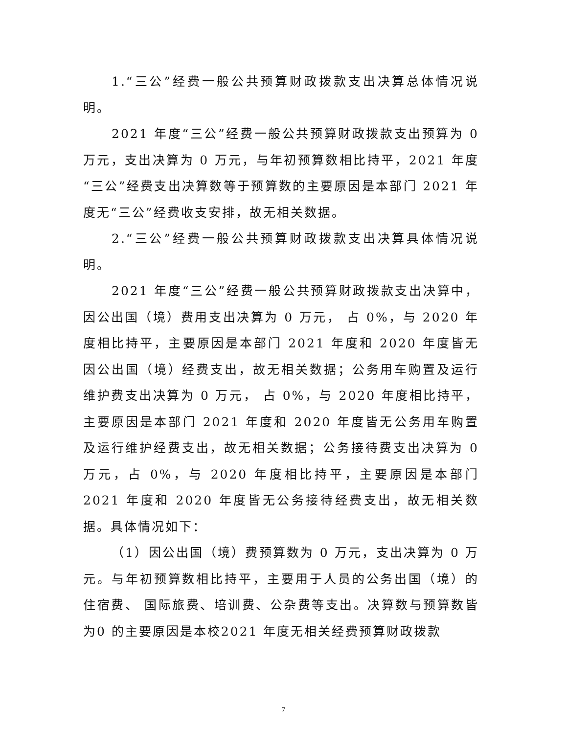1.“三公”经费一般公共预算财政拨款支出决算总体情况说明。
2021 年度“三公”经费一般公共预算财政拨款支出预算为 0 万元，支出决算为 0 万元，与年初预算数相比持平，2021 年度“三公”经费支出决算数等于预算数的主要原因是本部门 2021 年度无“三公”经费收支安排，故无相关数据。
2.“三公”经费一般公共预算财政拨款支出决算具体情况说明。
2021 年度“三公”经费一般公共预算财政拨款支出决算中，因公出国（境）费用支出决算为 0 万元， 占 0%，与 2020 年度相比持平，主要原因是本部门 2021 年度和 2020 年度皆无因公出国（境）经费支出，故无相关数据；公务用车购置及运行维护费支出决算为 0 万元， 占 0%，与 2020 年度相比持平，主要原因是本部门 2021 年度和 2020 年度皆无公务用车购置及运行维护经费支出，故无相关数据；公务接待费支出决算为 0 万元，占 0%，与 2020 年度相比持平，主要原因是本部门 2021 年度和 2020 年度皆无公务接待经费支出，故无相关数据。具体情况如下：
（1）因公出国（境）费预算数为 0 万元，支出决算为 0 万元。与年初预算数相比持平，主要用于人员的公务出国（境）的住宿费、 国际旅费、培训费、公杂费等支出。决算数与预算数皆为0 的主要原因是本校2021 年度无相关经费预算财政拨款
7